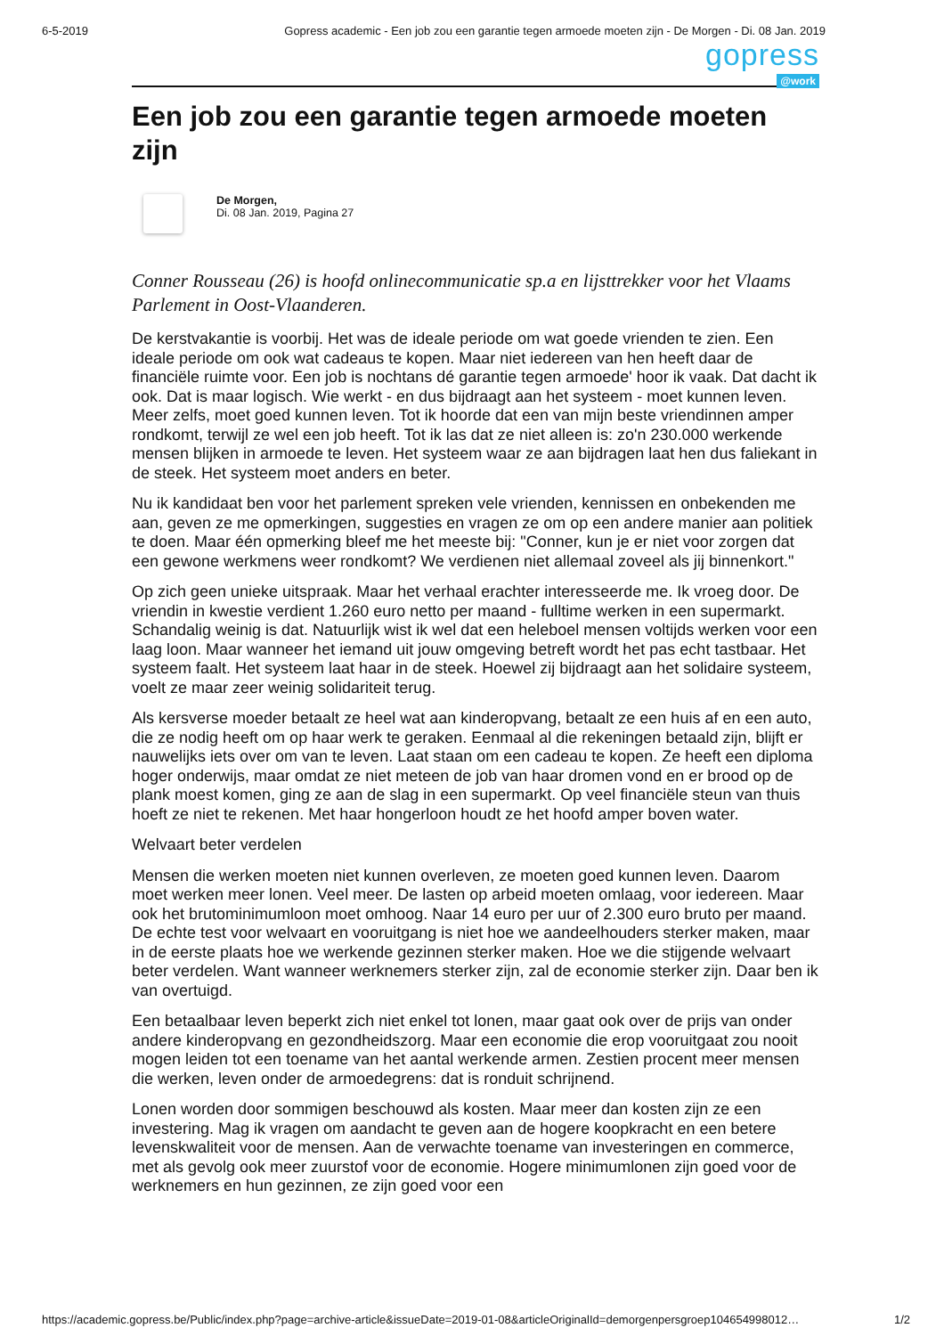6-5-2019 Gopress academic - Een job zou een garantie tegen armoede moeten zijn - De Morgen - Di. 08 Jan. 2019
gopress
@work
Een job zou een garantie tegen armoede moeten zijn
De Morgen,
Di. 08 Jan. 2019, Pagina 27
Conner Rousseau (26) is hoofd onlinecommunicatie sp.a en lijsttrekker voor het Vlaams Parlement in Oost-Vlaanderen.
De kerstvakantie is voorbij. Het was de ideale periode om wat goede vrienden te zien. Een ideale periode om ook wat cadeaus te kopen. Maar niet iedereen van hen heeft daar de financiële ruimte voor. Een job is nochtans dé garantie tegen armoede' hoor ik vaak. Dat dacht ik ook. Dat is maar logisch. Wie werkt - en dus bijdraagt aan het systeem - moet kunnen leven. Meer zelfs, moet goed kunnen leven. Tot ik hoorde dat een van mijn beste vriendinnen amper rondkomt, terwijl ze wel een job heeft. Tot ik las dat ze niet alleen is: zo'n 230.000 werkende mensen blijken in armoede te leven. Het systeem waar ze aan bijdragen laat hen dus faliekant in de steek. Het systeem moet anders en beter.
Nu ik kandidaat ben voor het parlement spreken vele vrienden, kennissen en onbekenden me aan, geven ze me opmerkingen, suggesties en vragen ze om op een andere manier aan politiek te doen. Maar één opmerking bleef me het meeste bij: "Conner, kun je er niet voor zorgen dat een gewone werkmens weer rondkomt? We verdienen niet allemaal zoveel als jij binnenkort."
Op zich geen unieke uitspraak. Maar het verhaal erachter interesseerde me. Ik vroeg door. De vriendin in kwestie verdient 1.260 euro netto per maand - fulltime werken in een supermarkt. Schandalig weinig is dat. Natuurlijk wist ik wel dat een heleboel mensen voltijds werken voor een laag loon. Maar wanneer het iemand uit jouw omgeving betreft wordt het pas echt tastbaar. Het systeem faalt. Het systeem laat haar in de steek. Hoewel zij bijdraagt aan het solidaire systeem, voelt ze maar zeer weinig solidariteit terug.
Als kersverse moeder betaalt ze heel wat aan kinderopvang, betaalt ze een huis af en een auto, die ze nodig heeft om op haar werk te geraken. Eenmaal al die rekeningen betaald zijn, blijft er nauwelijks iets over om van te leven. Laat staan om een cadeau te kopen. Ze heeft een diploma hoger onderwijs, maar omdat ze niet meteen de job van haar dromen vond en er brood op de plank moest komen, ging ze aan de slag in een supermarkt. Op veel financiële steun van thuis hoeft ze niet te rekenen. Met haar hongerloon houdt ze het hoofd amper boven water.
Welvaart beter verdelen
Mensen die werken moeten niet kunnen overleven, ze moeten goed kunnen leven. Daarom moet werken meer lonen. Veel meer. De lasten op arbeid moeten omlaag, voor iedereen. Maar ook het brutominimumloon moet omhoog. Naar 14 euro per uur of 2.300 euro bruto per maand. De echte test voor welvaart en vooruitgang is niet hoe we aandeelhouders sterker maken, maar in de eerste plaats hoe we werkende gezinnen sterker maken. Hoe we die stijgende welvaart beter verdelen. Want wanneer werknemers sterker zijn, zal de economie sterker zijn. Daar ben ik van overtuigd.
Een betaalbaar leven beperkt zich niet enkel tot lonen, maar gaat ook over de prijs van onder andere kinderopvang en gezondheidszorg. Maar een economie die erop vooruitgaat zou nooit mogen leiden tot een toename van het aantal werkende armen. Zestien procent meer mensen die werken, leven onder de armoedegrens: dat is ronduit schrijnend.
Lonen worden door sommigen beschouwd als kosten. Maar meer dan kosten zijn ze een investering. Mag ik vragen om aandacht te geven aan de hogere koopkracht en een betere levenskwaliteit voor de mensen. Aan de verwachte toename van investeringen en commerce, met als gevolg ook meer zuurstof voor de economie. Hogere minimumlonen zijn goed voor de werknemers en hun gezinnen, ze zijn goed voor een
https://academic.gopress.be/Public/index.php?page=archive-article&issueDate=2019-01-08&articleOriginalId=demorgenpersgroep104654998012… 1/2